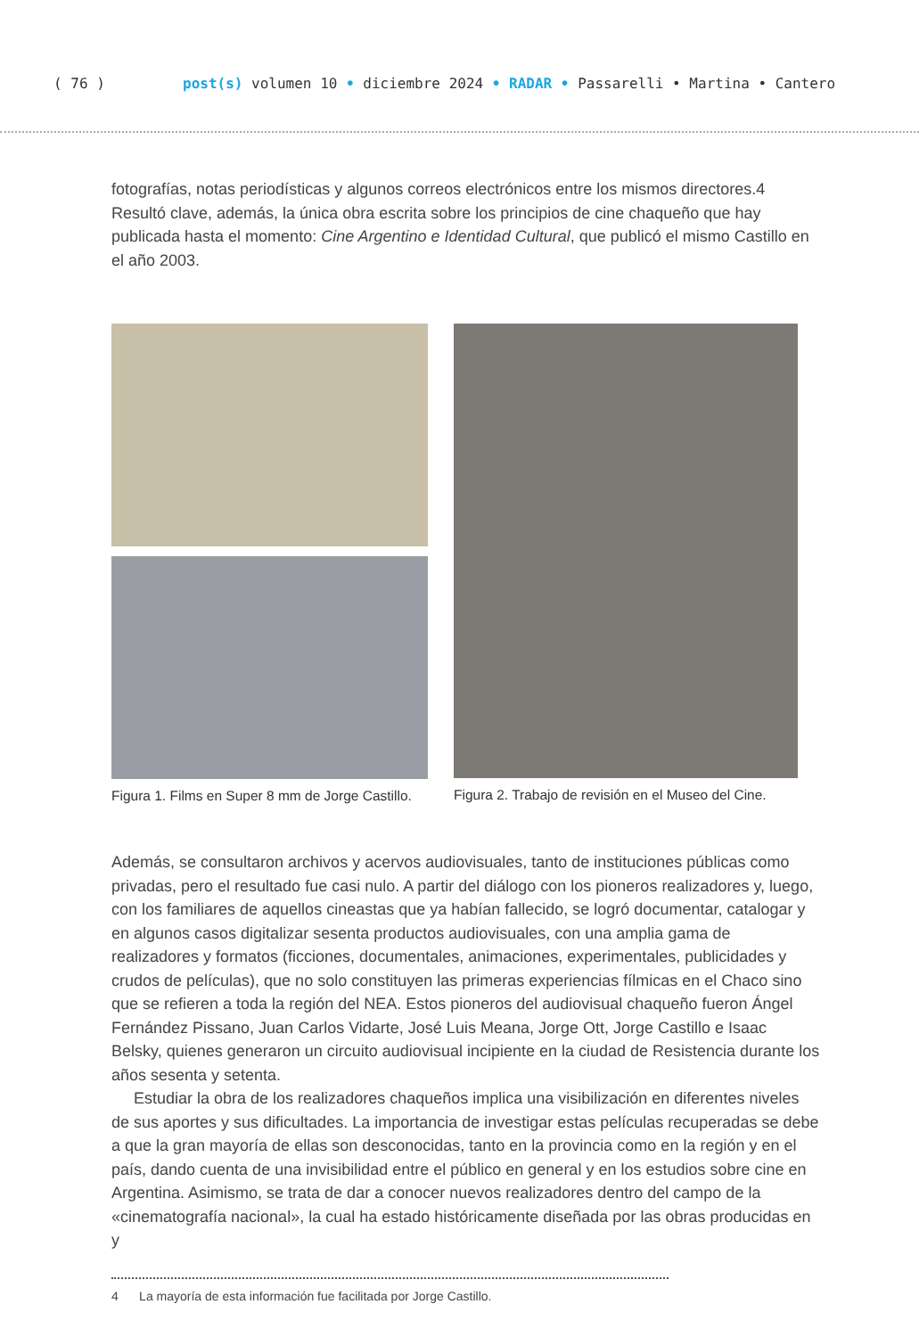( 76 ) post(s) volumen 10 • diciembre 2024 • RADAR • Passarelli • Martina • Cantero
fotografías, notas periodísticas y algunos correos electrónicos entre los mismos directores.4 Resultó clave, además, la única obra escrita sobre los principios de cine chaqueño que hay publicada hasta el momento: Cine Argentino e Identidad Cultural, que publicó el mismo Castillo en el año 2003.
Figura 1. Films en Super 8 mm de Jorge Castillo.
Figura 2. Trabajo de revisión en el Museo del Cine.
Además, se consultaron archivos y acervos audiovisuales, tanto de instituciones públicas como privadas, pero el resultado fue casi nulo. A partir del diálogo con los pioneros realizadores y, luego, con los familiares de aquellos cineastas que ya habían fallecido, se logró documentar, catalogar y en algunos casos digitalizar sesenta productos audiovisuales, con una amplia gama de realizadores y formatos (ficciones, documentales, animaciones, experimentales, publicidades y crudos de películas), que no solo constituyen las primeras experiencias fílmicas en el Chaco sino que se refieren a toda la región del NEA. Estos pioneros del audiovisual chaqueño fueron Ángel Fernández Pissano, Juan Carlos Vidarte, José Luis Meana, Jorge Ott, Jorge Castillo e Isaac Belsky, quienes generaron un circuito audiovisual incipiente en la ciudad de Resistencia durante los años sesenta y setenta.
Estudiar la obra de los realizadores chaqueños implica una visibilización en diferentes niveles de sus aportes y sus dificultades. La importancia de investigar estas películas recuperadas se debe a que la gran mayoría de ellas son desconocidas, tanto en la provincia como en la región y en el país, dando cuenta de una invisibilidad entre el público en general y en los estudios sobre cine en Argentina. Asimismo, se trata de dar a conocer nuevos realizadores dentro del campo de la «cinematografía nacional», la cual ha estado históricamente diseñada por las obras producidas en y
4 La mayoría de esta información fue facilitada por Jorge Castillo.